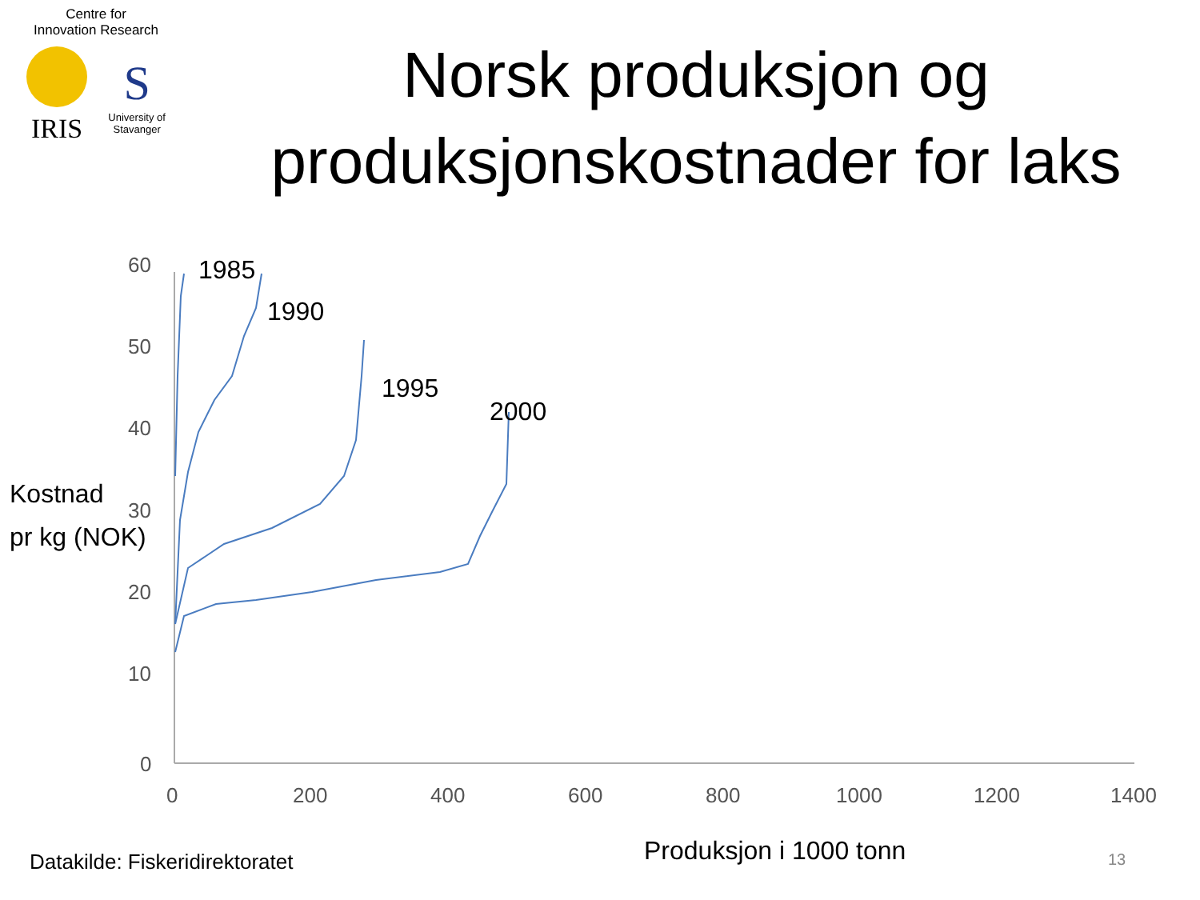Centre for
Innovation Research
IRIS
S
University of
Stavanger
Norsk produksjon og produksjonskostnader for laks
60
50
40
30
20
10
0
0
200
400
600
800
1000
1200
1400
1985
1990
1995
2000
Kostnad
pr kg (NOK)
Datakilde: Fiskeridirektoratet Produksjon i 1000 tonn 13